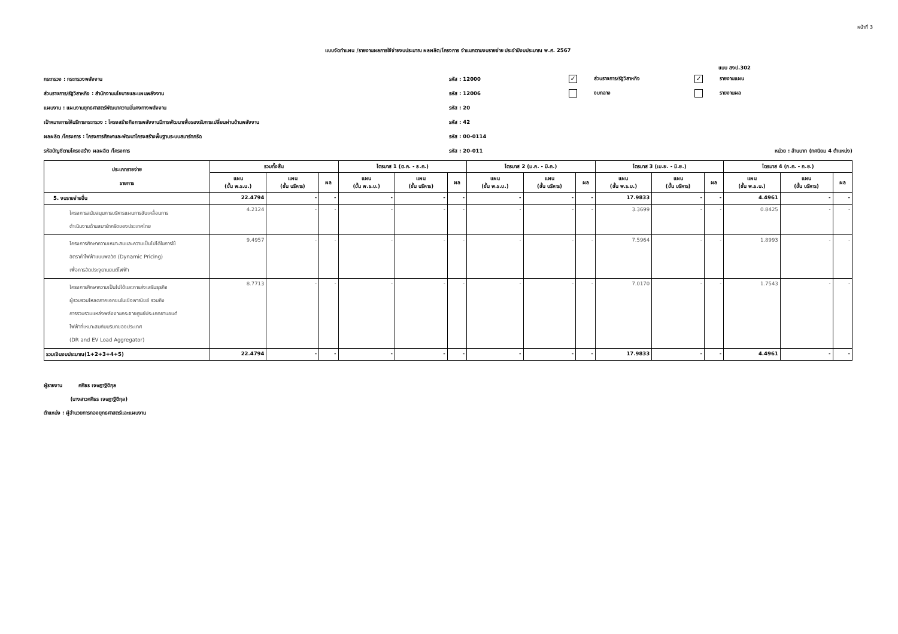หน้าที่ 3
แบบจัดทำแผน /รายงานผลการใช้จ่ายงบประมาณ ผลผลิต/โครงการ จำแนกตามงบรายจ่าย ประจำปีงบประมาณ พ.ศ. 2567
แบบ สงป.302
กระทรวง : กระทรวงพลังงาน รหัส : 12000
✓ ส่วนราชการ/รัฐวิสาหกิจ
✓ รายงานแผน
ส่วนราชการ/รัฐวิสาหกิจ : สำนักงานนโยบายและแผนพลังงาน รหัส : 12006 งบกลาง รายงานผล
แผนงาน : แผนงานยุทธศาสตร์พัฒนาความมั่นคงทางพลังงาน รหัส : 20
เป้าหมายการให้บริการกระทรวง : โครงสร้างกิจการพลังงานมีการพัฒนาเพื่อรองรับการเปลี่ยนผ่านด้านพลังงาน รหัส : 42
ผลผลิต /โครงการ : โครงการศึกษาและพัฒนาโครงสร้างพื้นฐานระบบสมาร์ทกริด รหัส : 00-0114
รหัสบัญชีตามโครงสร้าง ผลผลิต /โครงการ รหัส : 20-011
หน่วย : ล้านบาท (ทศนิยม 4 ตำแหน่ง)
| ประเภทรายจ่าย รายการ | รวมทั้งสิ้น | | | ไตรมาส 1 (ต.ค. - ธ.ค.) | | | ไตรมาส 2 (ม.ค. - มี.ค.) | | | ไตรมาส 3 (เม.ย. - มิ.ย.) | | | ไตรมาส 4 (ก.ค. - ก.ย.) | | |
| --- | --- | --- | --- | --- | --- | --- | --- | --- | --- | --- | --- | --- | --- | --- | --- |
| | แผน (ขั้น พ.ร.บ.) | แผน (ขั้น บริหาร) | ผล | แผน (ขั้น พ.ร.บ.) | แผน (ขั้น บริหาร) | ผล | แผน (ขั้น พ.ร.บ.) | แผน (ขั้น บริหาร) | ผล | แผน (ขั้น พ.ร.บ.) | แผน (ขั้น บริหาร) | ผล | แผน (ขั้น พ.ร.บ.) | แผน (ขั้น บริหาร) | ผล |
| 5. งบรายจ่ายอื่น | 22.4794 | - | - | - | - | - | - | - | - | 17.9833 | - | - | 4.4961 | - | - |
| โครงการสนับสนุนการบริหารแผนการขับเคลื่อนการ ดำเนินงานด้านสมาร์ทกริดของประเทศไทย | 4.2124 | - | - | - | - | - | - | - | - | 3.3699 | - | - | 0.8425 | - | - |
| โครงการศึกษาความเหมาะสมและความเป็นไปได้ในการใช้ อัตราค่าไฟฟ้าแบบพลวัต (Dynamic Pricing) เพื่อการอัดประจุยานยนต์ไฟฟ้า | 9.4957 | - | - | - | - | - | - | - | - | 7.5964 | - | - | 1.8993 | - | - |
| โครงการศึกษาความเป็นไปได้และการส่งเสริมธุรกิจ ผู้รวบรวมโหลดภาคเอกชนในเชิงพาณิชย์ รวมถึง การรวบรวมแหล่งพลังงานกระจายศูนย์ประเภทยานยนต์ ไฟฟ้าที่เหมาะสมกับบริบทของประเทศ (DR and EV Load Aggregator) | 8.7713 | - | - | - | - | - | - | - | - | 7.0170 | - | - | 1.7543 | - | - |
| รวมเงินงบประมาณ(1+2+3+4+5) | 22.4794 | - | - | - | - | - | - | - | - | 17.9833 | - | - | 4.4961 | - | - |
ผู้รายงาน ศศิธร เจษฎาฐิติกุล
(นางสาวศศิธร เจษฎาฐิติกุล)
ตำแหน่ง : ผู้อำนวยการกองยุทธศาสตร์และแผนงาน